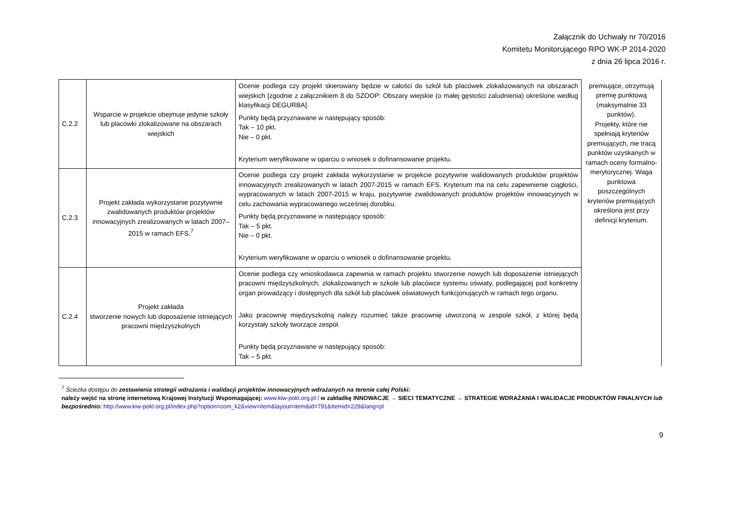Załącznik do Uchwały nr 70/2016
Komitetu Monitorującego RPO WK-P 2014-2020
z dnia 26 lipca 2016 r.
| C.2.2 | Wsparcie w projekcie obejmuje jedynie szkoły lub placówki zlokalizowane na obszarach wiejskich | Ocenie podlega czy projekt skierowany będzie w całości do szkół lub placówek zlokalizowanych na obszarach wiejskich [zgodnie z załącznikiem 8 do SZOOP: Obszary wiejskie (o małej gęstości zaludnienia) określone według klasyfikacji DEGURBA]. Punkty będą przyznawane w następujący sposób: Tak – 10 pkt. Nie – 0 pkt. Kryterium weryfikowane w oparciu o wniosek o dofinansowanie projektu. | premiujące, otrzymują premię punktową (maksymalnie 33 punktów). Projekty, które nie spełniają kryteriów premiujących, nie tracą punktów uzyskanych w ramach oceny formalno-merytorycznej. Waga punktowa poszczególnych kryteriów premiujących określona jest przy definicji kryterium. |
| C.2.3 | Projekt zakłada wykorzystanie pozytywnie zwalidowanych produktów projektów innowacyjnych zrealizowanych w latach 2007–2015 w ramach EFS.<sup>7</sup> | Ocenie podlega czy projekt zakłada wykorzystanie w projekcie pozytywnie walidowanych produktów projektów innowacyjnych zrealizowanych w latach 2007-2015 w ramach EFS. Kryterium ma na celu zapewnienie ciągłości, wypracowanych w latach 2007-2015 w kraju, pozytywnie zwalidowanych produktów projektów innowacyjnych w celu zachowania wypracowanego wcześniej dorobku. Punkty będą przyznawane w następujący sposób: Tak – 5 pkt. Nie – 0 pkt. Kryterium weryfikowane w oparciu o wniosek o dofinansowanie projektu. | |
| C.2.4 | Projekt zakłada stworzenie nowych lub doposażenie istniejących pracowni międzyszkolnych | Ocenie podlega czy wnioskodawca zapewnia w ramach projektu stworzenie nowych lub doposażenie istniejących pracowni międzyszkolnych, zlokalizowanych w szkole lub placówce systemu oświaty, podlegającej pod konkretny organ prowadzący i dostępnych dla szkół lub placówek oświatowych funkcjonujących w ramach tego organu. Jako pracownię międzyszkolną należy rozumieć także pracownię utworzoną w zespole szkół, z której będą korzystały szkoły tworzące zespół. Punkty będą przyznawane w następujący sposób: Tak – 5 pkt. | |
<sup>7</sup> Ścieżka dostępu do zestawienia strategii wdrażania i walidacji projektów innowacyjnych wdrażanych na terenie całej Polski:
należy wejść na stronę internetową Krajowej Instytucji Wspomagającej: www.kiw-pokl.org.pl / w zakładkę INNOWACJE → SIECI TEMATYCZNE → STRATEGIE WDRAŻANIA I WALIDACJE PRODUKTÓW FINALNYCH lub bezpośrednio: http://www.kiw-pokl.org.pl/index.php?option=com_k2&view=item&layout=item&id=791&Itemid=229&lang=pl
9